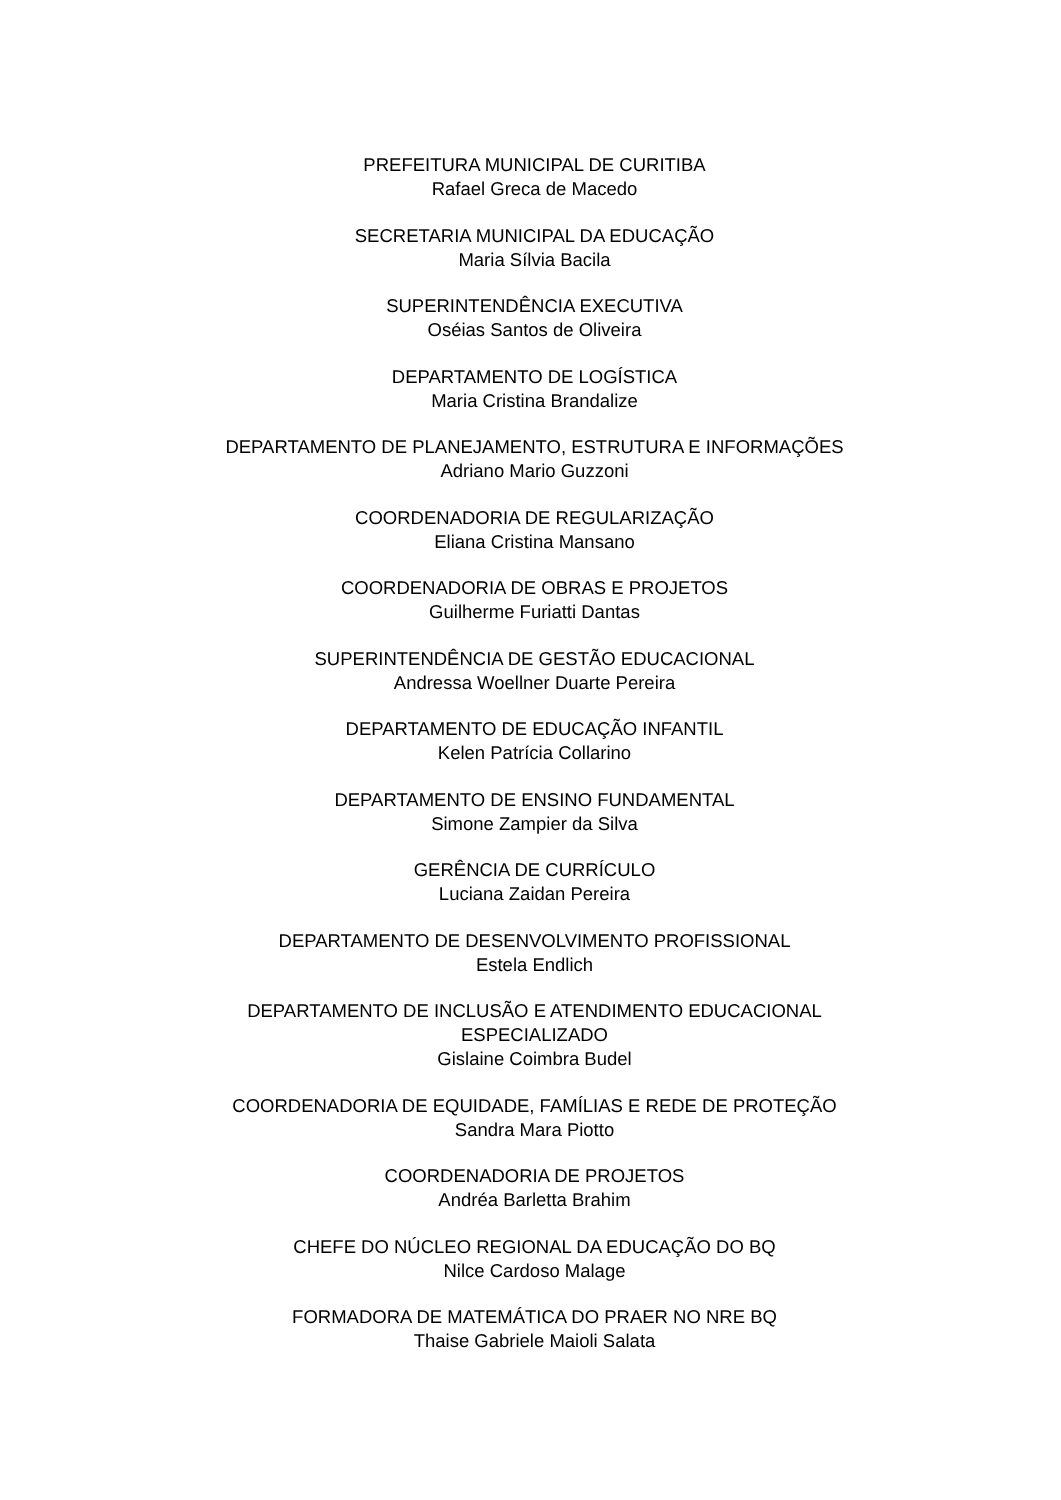PREFEITURA MUNICIPAL DE CURITIBA
Rafael Greca de Macedo
SECRETARIA MUNICIPAL DA EDUCAÇÃO
Maria Sílvia Bacila
SUPERINTENDÊNCIA EXECUTIVA
Oséias Santos de Oliveira
DEPARTAMENTO DE LOGÍSTICA
Maria Cristina Brandalize
DEPARTAMENTO DE PLANEJAMENTO, ESTRUTURA E INFORMAÇÕES
Adriano Mario Guzzoni
COORDENADORIA DE REGULARIZAÇÃO
Eliana Cristina Mansano
COORDENADORIA DE OBRAS E PROJETOS
Guilherme Furiatti Dantas
SUPERINTENDÊNCIA DE GESTÃO EDUCACIONAL
Andressa Woellner Duarte Pereira
DEPARTAMENTO DE EDUCAÇÃO INFANTIL
Kelen Patrícia Collarino
DEPARTAMENTO DE ENSINO FUNDAMENTAL
Simone Zampier da Silva
GERÊNCIA DE CURRÍCULO
Luciana Zaidan Pereira
DEPARTAMENTO DE DESENVOLVIMENTO PROFISSIONAL
Estela Endlich
DEPARTAMENTO DE INCLUSÃO E ATENDIMENTO EDUCACIONAL
ESPECIALIZADO
Gislaine Coimbra Budel
COORDENADORIA DE EQUIDADE, FAMÍLIAS E REDE DE PROTEÇÃO
Sandra Mara Piotto
COORDENADORIA DE PROJETOS
Andréa Barletta Brahim
CHEFE DO NÚCLEO REGIONAL DA EDUCAÇÃO DO BQ
Nilce Cardoso Malage
FORMADORA DE MATEMÁTICA DO PRAER NO NRE BQ
Thaise Gabriele Maioli Salata